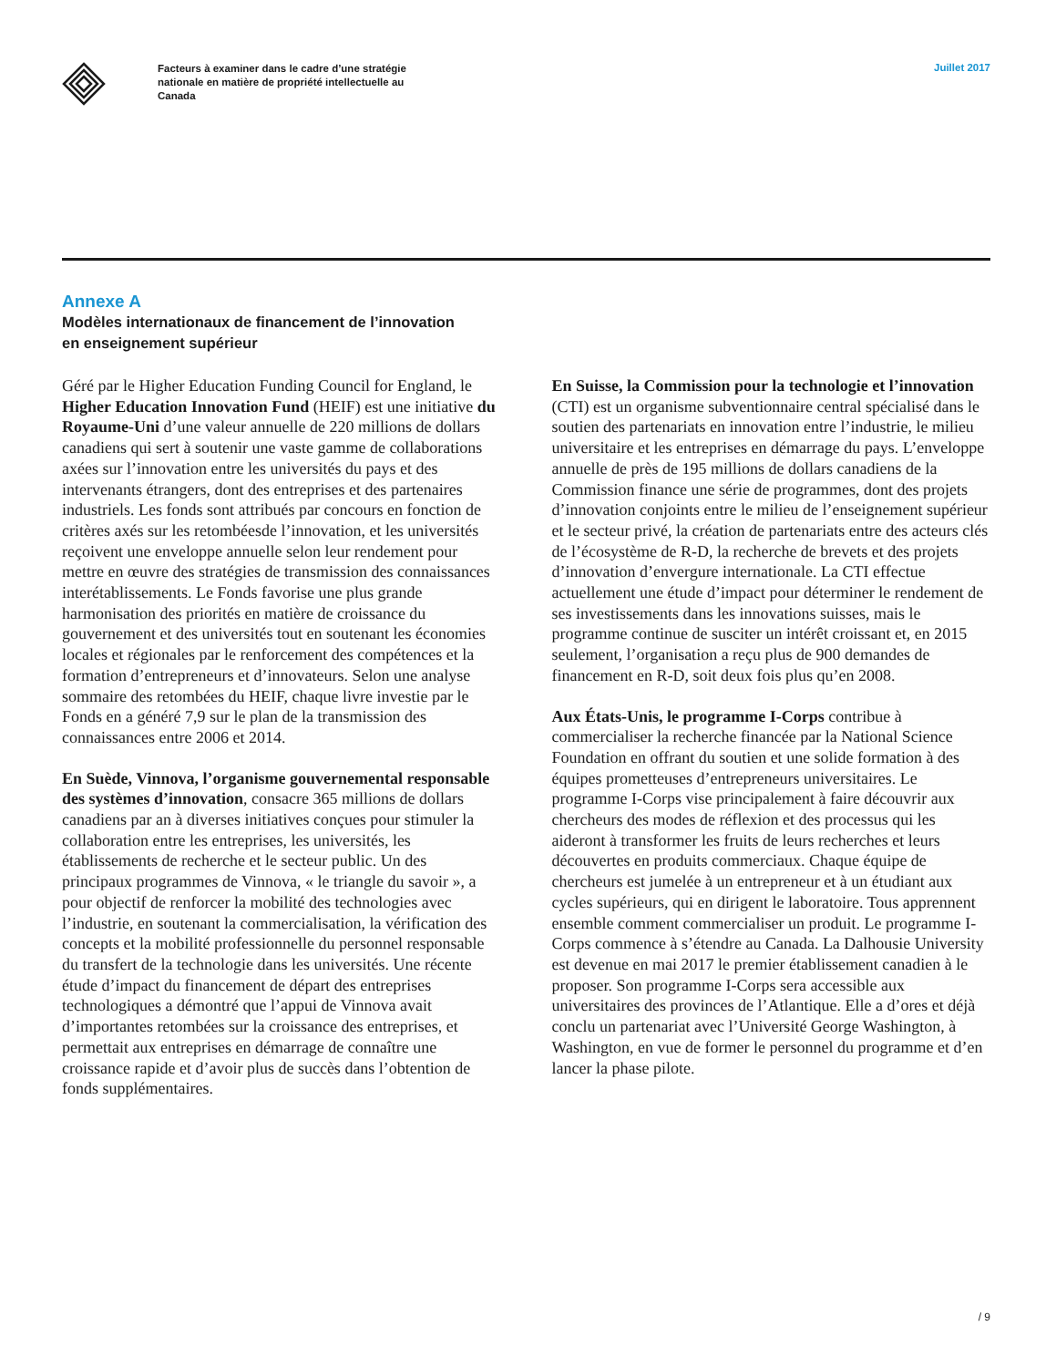Facteurs à examiner dans le cadre d’une stratégie nationale en matière de propriété intellectuelle au Canada
Juillet 2017
Annexe A
Modèles internationaux de financement de l’innovation
en enseignement supérieur
Géré par le Higher Education Funding Council for England, le Higher Education Innovation Fund (HEIF) est une initiative du Royaume-Uni d’une valeur annuelle de 220 millions de dollars canadiens qui sert à soutenir une vaste gamme de collaborations axées sur l’innovation entre les universités du pays et des intervenants étrangers, dont des entreprises et des partenaires industriels. Les fonds sont attribués par concours en fonction de critères axés sur les retombéesde l’innovation, et les universités reçoivent une enveloppe annuelle selon leur rendement pour mettre en œuvre des stratégies de transmission des connaissances interétablissements. Le Fonds favorise une plus grande harmonisation des priorités en matière de croissance du gouvernement et des universités tout en soutenant les économies locales et régionales par le renforcement des compétences et la formation d’entrepreneurs et d’innovateurs. Selon une analyse sommaire des retombées du HEIF, chaque livre investie par le Fonds en a généré 7,9 sur le plan de la transmission des connaissances entre 2006 et 2014.
En Suède, Vinnova, l’organisme gouvernemental responsable des systèmes d’innovation, consacre 365 millions de dollars canadiens par an à diverses initiatives conçues pour stimuler la collaboration entre les entreprises, les universités, les établissements de recherche et le secteur public. Un des principaux programmes de Vinnova, « le triangle du savoir », a pour objectif de renforcer la mobilité des technologies avec l’industrie, en soutenant la commercialisation, la vérification des concepts et la mobilité professionnelle du personnel responsable du transfert de la technologie dans les universités. Une récente étude d’impact du financement de départ des entreprises technologiques a démontré que l’appui de Vinnova avait d’importantes retombées sur la croissance des entreprises, et permettait aux entreprises en démarrage de connaître une croissance rapide et d’avoir plus de succès dans l’obtention de fonds supplémentaires.
En Suisse, la Commission pour la technologie et l’innovation (CTI) est un organisme subventionnaire central spécialisé dans le soutien des partenariats en innovation entre l’industrie, le milieu universitaire et les entreprises en démarrage du pays. L’enveloppe annuelle de près de 195 millions de dollars canadiens de la Commission finance une série de programmes, dont des projets d’innovation conjoints entre le milieu de l’enseignement supérieur et le secteur privé, la création de partenariats entre des acteurs clés de l’écosystème de R-D, la recherche de brevets et des projets d’innovation d’envergure internationale. La CTI effectue actuellement une étude d’impact pour déterminer le rendement de ses investissements dans les innovations suisses, mais le programme continue de susciter un intérêt croissant et, en 2015 seulement, l’organisation a reçu plus de 900 demandes de financement en R-D, soit deux fois plus qu’en 2008.
Aux États-Unis, le programme I-Corps contribue à commercialiser la recherche financée par la National Science Foundation en offrant du soutien et une solide formation à des équipes prometteuses d’entrepreneurs universitaires. Le programme I-Corps vise principalement à faire découvrir aux chercheurs des modes de réflexion et des processus qui les aideront à transformer les fruits de leurs recherches et leurs découvertes en produits commerciaux. Chaque équipe de chercheurs est jumelée à un entrepreneur et à un étudiant aux cycles supérieurs, qui en dirigent le laboratoire. Tous apprennent ensemble comment commercialiser un produit. Le programme I-Corps commence à s’étendre au Canada. La Dalhousie University est devenue en mai 2017 le premier établissement canadien à le proposer. Son programme I-Corps sera accessible aux universitaires des provinces de l’Atlantique. Elle a d’ores et déjà conclu un partenariat avec l’Université George Washington, à Washington, en vue de former le personnel du programme et d’en lancer la phase pilote.
/ 9